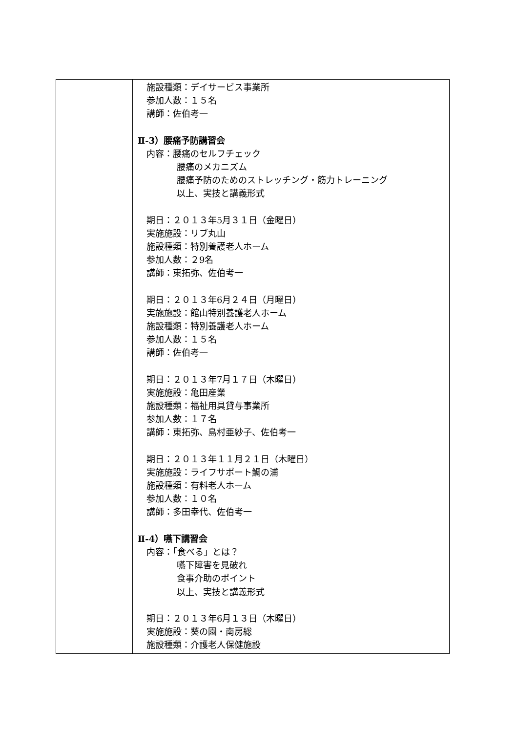| | 施設種類：デイサービス事業所 参加人数：１５名 講師：佐伯考一 Ⅱ-3）腰痛予防講習会 内容：腰痛のセルフチェック 腰痛のメカニズム 腰痛予防のためのストレッチング・筋力トレーニング 以上、実技と講義形式 期日：２０１３年5月３１日（金曜日） 実施施設：リブ丸山 施設種類：特別養護老人ホーム 参加人数：２9名 講師：東拓弥、佐伯考一 期日：２０１３年6月２４日（月曜日） 実施施設：館山特別養護老人ホーム 施設種類：特別養護老人ホーム 参加人数：１５名 講師：佐伯考一 期日：２０１３年7月１７日（木曜日） 実施施設：亀田産業 施設種類：福祉用具貸与事業所 参加人数：１７名 講師：東拓弥、島村亜紗子、佐伯考一 期日：２０１３年１１月２１日（木曜日） 実施施設：ライフサポート鯛の浦 施設種類：有料老人ホーム 参加人数：１０名 講師：多田幸代、佐伯考一 Ⅱ-4）嚥下講習会 内容：「食べる」とは？ 嚥下障害を見破れ 食事介助のポイント 以上、実技と講義形式 期日：２０１３年6月１３日（木曜日） 実施施設：葵の園・南房総 施設種類：介護老人保健施設 |